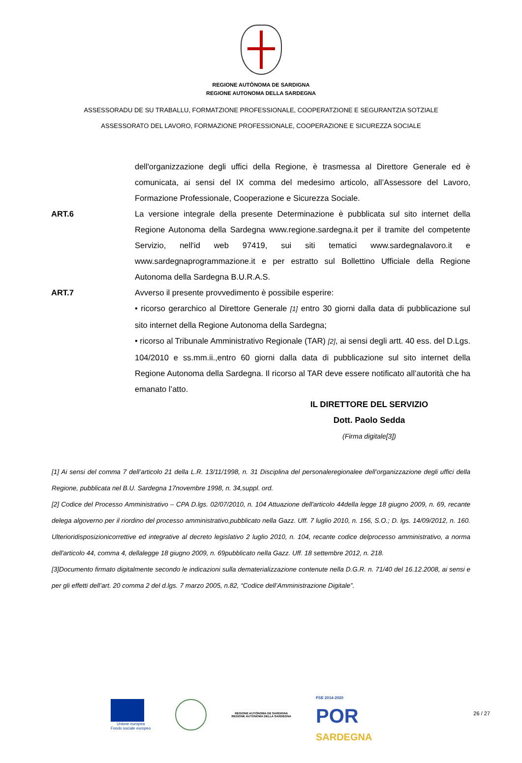REGIONE AUTÒNOMA DE SARDIGNA
REGIONE AUTONOMA DELLA SARDEGNA
ASSESSORADU DE SU TRABALLU, FORMATZIONE PROFESSIONALE, COOPERATZIONE E SEGURANTZIA SOTZIALE
ASSESSORATO DEL LAVORO, FORMAZIONE PROFESSIONALE, COOPERAZIONE E SICUREZZA SOCIALE
dell'organizzazione degli uffici della Regione, è trasmessa al Direttore Generale ed è comunicata, ai sensi del IX comma del medesimo articolo, all’Assessore del Lavoro, Formazione Professionale, Cooperazione e Sicurezza Sociale.
ART.6 La versione integrale della presente Determinazione è pubblicata sul sito internet della Regione Autonoma della Sardegna www.regione.sardegna.it per il tramite del competente Servizio, nell'id web 97419, sui siti tematici www.sardegnalavoro.it e www.sardegnaprogrammazione.it e per estratto sul Bollettino Ufficiale della Regione Autonoma della Sardegna B.U.R.A.S.
ART.7 Avverso il presente provvedimento è possibile esperire:
• ricorso gerarchico al Direttore Generale [1] entro 30 giorni dalla data di pubblicazione sul sito internet della Regione Autonoma della Sardegna;
• ricorso al Tribunale Amministrativo Regionale (TAR) [2], ai sensi degli artt. 40 ess. del D.Lgs. 104/2010 e ss.mm.ii.,entro 60 giorni dalla data di pubblicazione sul sito internet della Regione Autonoma della Sardegna. Il ricorso al TAR deve essere notificato all’autorità che ha emanato l’atto.
IL DIRETTORE DEL SERVIZIO
Dott. Paolo Sedda
(Firma digitale[3])
[1] Ai sensi del comma 7 dell’articolo 21 della L.R. 13/11/1998, n. 31 Disciplina del personaleregionalee dell’organizzazione degli uffici della Regione, pubblicata nel B.U. Sardegna 17novembre 1998, n. 34,suppl. ord.
[2] Codice del Processo Amministrativo – CPA D.lgs. 02/07/2010, n. 104 Attuazione dell'articolo 44della legge 18 giugno 2009, n. 69, recante delega algoverno per il riordino del processo amministrativo,pubblicato nella Gazz. Uff. 7 luglio 2010, n. 156, S.O.; D. lgs. 14/09/2012, n. 160. Ulterioridisposizionicorrettive ed integrative al decreto legislativo 2 luglio 2010, n. 104, recante codice delprocesso amministrativo, a norma dell'articolo 44, comma 4, dellalegge 18 giugno 2009, n. 69pubblicato nella Gazz. Uff. 18 settembre 2012, n. 218.
[3]Documento firmato digitalmente secondo le indicazioni sulla dematerializzazione contenute nella D.G.R. n. 71/40 del 16.12.2008, ai sensi e per gli effetti dell’art. 20 comma 2 del d.lgs. 7 marzo 2005, n.82, “Codice dell’Amministrazione Digitale”.
Unione europea
Fondo sociale europeo
REGIONE AUTÒNOMA DE SARDIGNA
REGIONE AUTONOMA DELLA SARDEGNA
FSE 2014-2020
POR
SARDEGNA
26 / 27